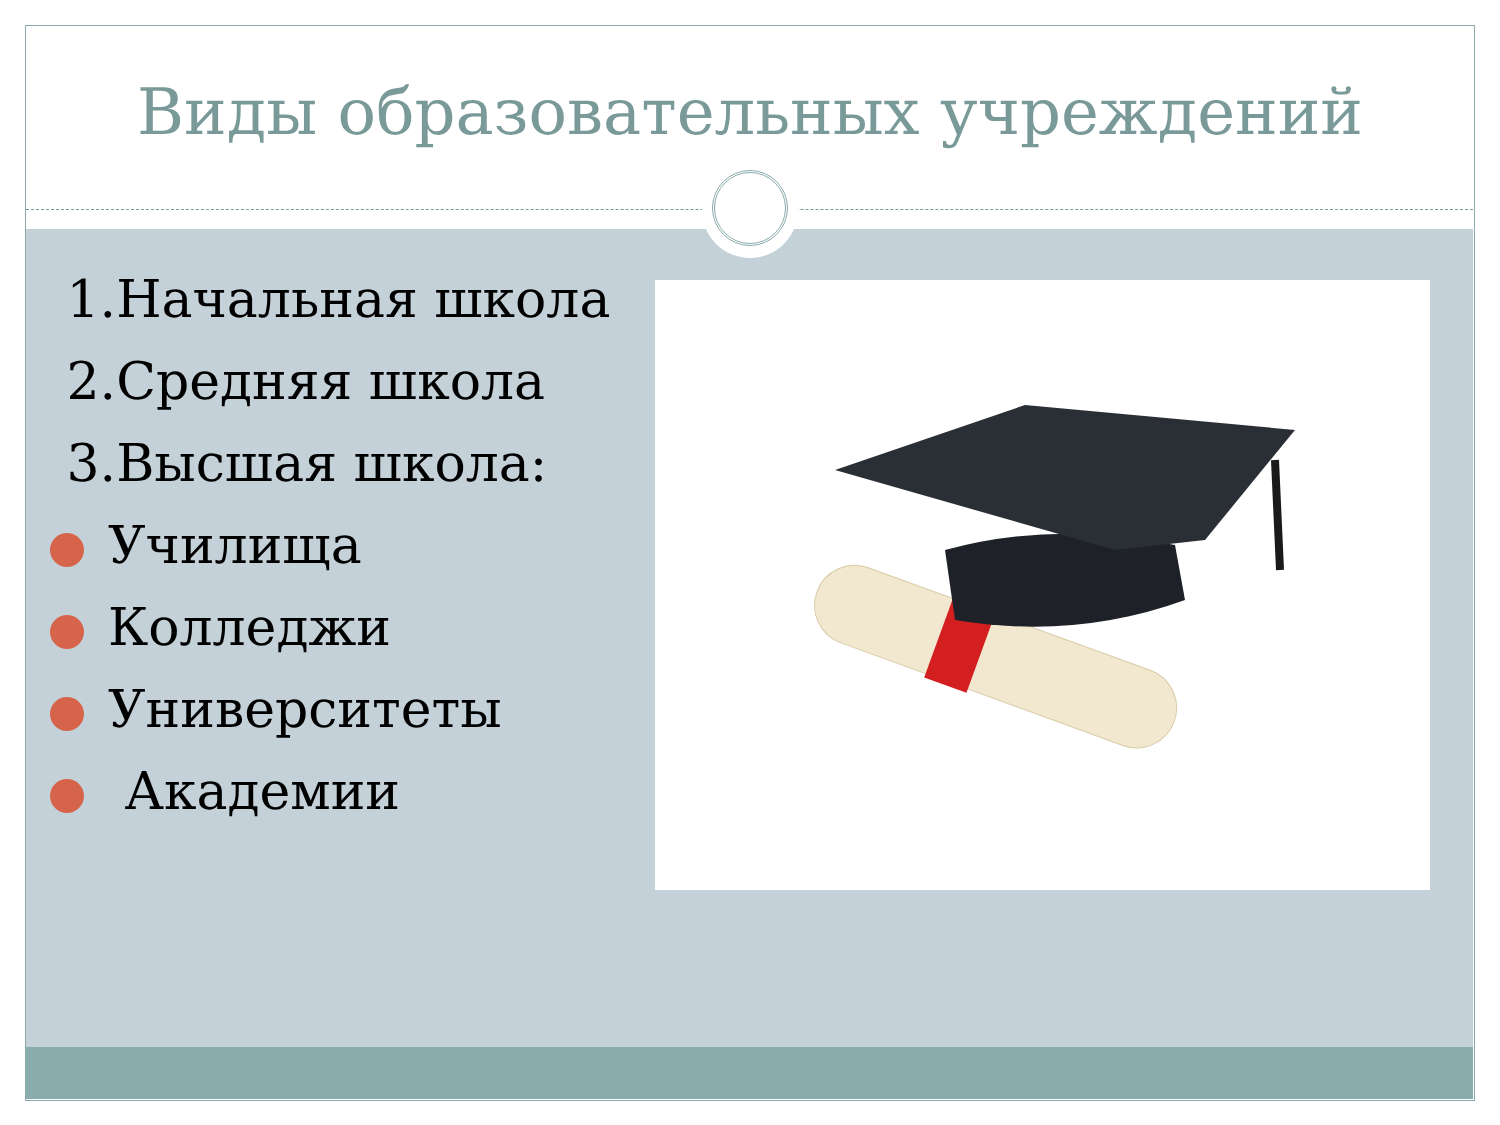Виды образовательных учреждений
1.Начальная школа
2.Средняя школа
3.Высшая школа:
Училища
Колледжи
Университеты
Академии